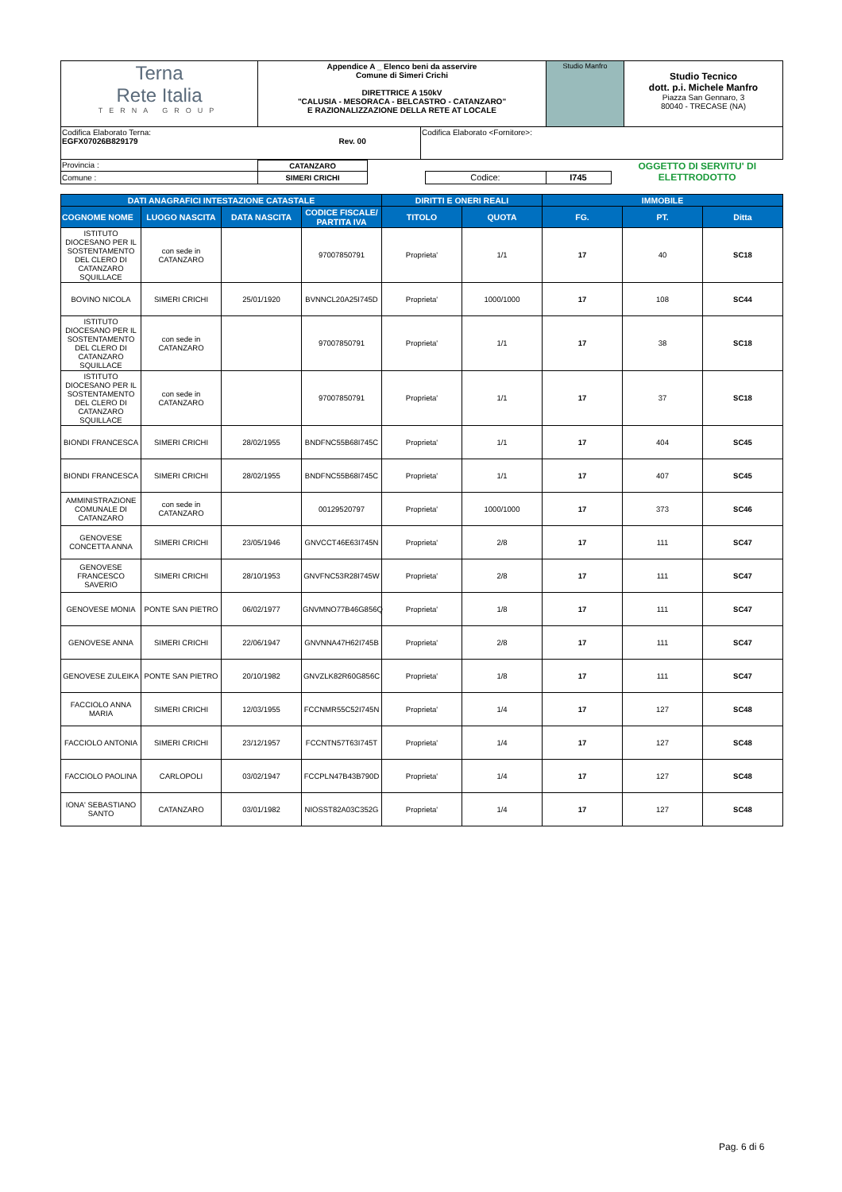| Terna Rete Italia TERNA GROUP | Appendice A _ Elenco beni da asservire Comune di Simeri Crichi DIRETTRICE A 150kV "CALUSIA - MESORACA - BELCASTRO - CATANZARO" E RAZIONALIZZAZIONE DELLA RETE AT LOCALE | Studio Manfro | Studio Tecnico dott. p.i. Michele Manfro Piazza San Gennaro, 3 80040 - TRECASE (NA) |
| Codifica Elaborato Terna: EGFX07026B829179 Rev. 00 | Codifica Elaborato <Fornitore>: |
| Provincia : | CATANZARO | | | | OGGETTO DI SERVITU' DI ELETTRODOTTO |
| Comune : | SIMERI CRICHI | | Codice: | I745 | |
| DATI ANAGRAFICI INTESTAZIONE CATASTALE | | | | DIRITTI E ONERI REALI | | IMMOBILE | | |
| --- | --- | --- | --- | --- | --- | --- | --- | --- |
| COGNOME NOME | LUOGO NASCITA | DATA NASCITA | CODICE FISCALE/ PARTITA IVA | TITOLO | QUOTA | FG. | PT. | Ditta |
| ISTITUTO DIOCESANO PER IL SOSTENTAMENTO DEL CLERO DI CATANZARO SQUILLACE | con sede in CATANZARO | | 97007850791 | Proprieta' | 1/1 | 17 | 40 | SC18 |
| BOVINO NICOLA | SIMERI CRICHI | 25/01/1920 | BVNNCL20A25I745D | Proprieta' | 1000/1000 | 17 | 108 | SC44 |
| ISTITUTO DIOCESANO PER IL SOSTENTAMENTO DEL CLERO DI CATANZARO SQUILLACE | con sede in CATANZARO | | 97007850791 | Proprieta' | 1/1 | 17 | 38 | SC18 |
| ISTITUTO DIOCESANO PER IL SOSTENTAMENTO DEL CLERO DI CATANZARO SQUILLACE | con sede in CATANZARO | | 97007850791 | Proprieta' | 1/1 | 17 | 37 | SC18 |
| BIONDI FRANCESCA | SIMERI CRICHI | 28/02/1955 | BNDFNC55B68I745C | Proprieta' | 1/1 | 17 | 404 | SC45 |
| BIONDI FRANCESCA | SIMERI CRICHI | 28/02/1955 | BNDFNC55B68I745C | Proprieta' | 1/1 | 17 | 407 | SC45 |
| AMMINISTRAZIONE COMUNALE DI CATANZARO | con sede in CATANZARO | | 00129520797 | Proprieta' | 1000/1000 | 17 | 373 | SC46 |
| GENOVESE CONCETTA ANNA | SIMERI CRICHI | 23/05/1946 | GNVCCT46E63I745N | Proprieta' | 2/8 | 17 | 111 | SC47 |
| GENOVESE FRANCESCO SAVERIO | SIMERI CRICHI | 28/10/1953 | GNVFNC53R28I745W | Proprieta' | 2/8 | 17 | 111 | SC47 |
| GENOVESE MONIA | PONTE SAN PIETRO | 06/02/1977 | GNVMNO77B46G856Q | Proprieta' | 1/8 | 17 | 111 | SC47 |
| GENOVESE ANNA | SIMERI CRICHI | 22/06/1947 | GNVNNA47H62I745B | Proprieta' | 2/8 | 17 | 111 | SC47 |
| GENOVESE ZULEIKA | PONTE SAN PIETRO | 20/10/1982 | GNVZLK82R60G856C | Proprieta' | 1/8 | 17 | 111 | SC47 |
| FACCIOLO ANNA MARIA | SIMERI CRICHI | 12/03/1955 | FCCNMR55C52I745N | Proprieta' | 1/4 | 17 | 127 | SC48 |
| FACCIOLO ANTONIA | SIMERI CRICHI | 23/12/1957 | FCCNTN57T63I745T | Proprieta' | 1/4 | 17 | 127 | SC48 |
| FACCIOLO PAOLINA | CARLOPOLI | 03/02/1947 | FCCPLN47B43B790D | Proprieta' | 1/4 | 17 | 127 | SC48 |
| IONA' SEBASTIANO SANTO | CATANZARO | 03/01/1982 | NIOSST82A03C352G | Proprieta' | 1/4 | 17 | 127 | SC48 |
Pag. 6 di 6